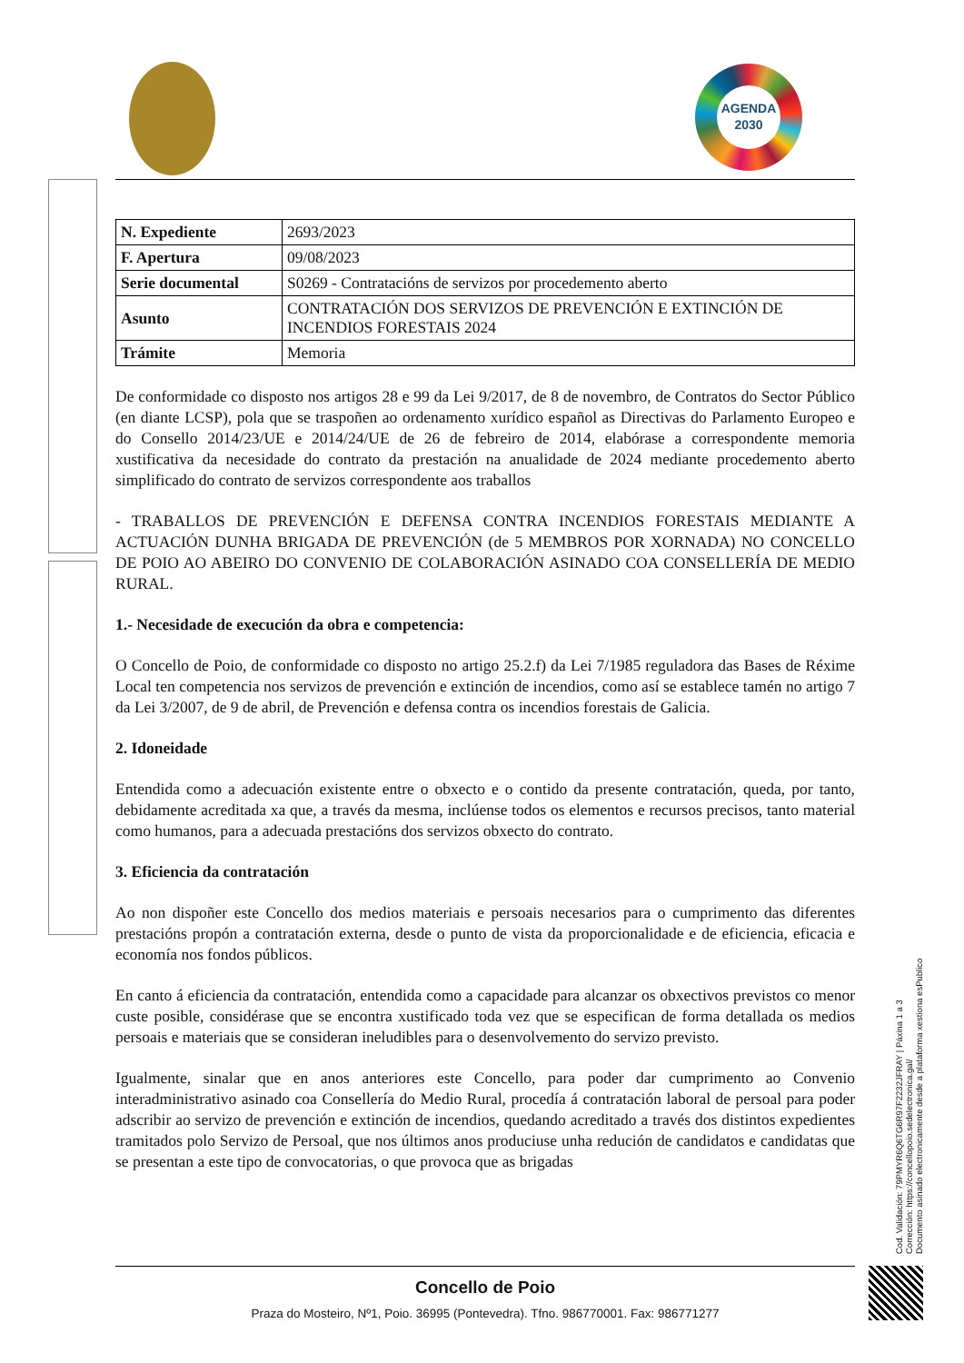AGENDA
2030
| N. Expediente | 2693/2023 |
| F. Apertura | 09/08/2023 |
| Serie documental | S0269 - Contratacións de servizos por procedemento aberto |
| Asunto | CONTRATACIÓN DOS SERVIZOS DE PREVENCIÓN E EXTINCIÓN DE INCENDIOS FORESTAIS 2024 |
| Trámite | Memoria |
De conformidade co disposto nos artigos 28 e 99 da Lei 9/2017, de 8 de novembro, de Contratos do Sector Público (en diante LCSP), pola que se traspoñen ao ordenamento xurídico español as Directivas do Parlamento Europeo e do Consello 2014/23/UE e 2014/24/UE de 26 de febreiro de 2014, elabórase a correspondente memoria xustificativa da necesidade do contrato da prestación na anualidade de 2024 mediante procedemento aberto simplificado do contrato de servizos correspondente aos traballos
- TRABALLOS DE PREVENCIÓN E DEFENSA CONTRA INCENDIOS FORESTAIS MEDIANTE A ACTUACIÓN DUNHA BRIGADA DE PREVENCIÓN (de 5 MEMBROS POR XORNADA) NO CONCELLO DE POIO AO ABEIRO DO CONVENIO DE COLABORACIÓN ASINADO COA CONSELLERÍA DE MEDIO RURAL.
1.- Necesidade de execución da obra e competencia:
O Concello de Poio, de conformidade co disposto no artigo 25.2.f) da Lei 7/1985 reguladora das Bases de Réxime Local ten competencia nos servizos de prevención e extinción de incendios, como así se establece tamén no artigo 7 da Lei 3/2007, de 9 de abril, de Prevención e defensa contra os incendios forestais de Galicia.
2. Idoneidade
Entendida como a adecuación existente entre o obxecto e o contido da presente contratación, queda, por tanto, debidamente acreditada xa que, a través da mesma, inclúense todos os elementos e recursos precisos, tanto material como humanos, para a adecuada prestacións dos servizos obxecto do contrato.
3. Eficiencia da contratación
Ao non dispoñer este Concello dos medios materiais e persoais necesarios para o cumprimento das diferentes prestacións propón a contratación externa, desde o punto de vista da proporcionalidade e de eficiencia, eficacia e economía nos fondos públicos.
En canto á eficiencia da contratación, entendida como a capacidade para alcanzar os obxectivos previstos co menor custe posible, considérase que se encontra xustificado toda vez que se especifican de forma detallada os medios persoais e materiais que se consideran ineludibles para o desenvolvemento do servizo previsto.
Igualmente, sinalar que en anos anteriores este Concello, para poder dar cumprimento ao Convenio interadministrativo asinado coa Consellería do Medio Rural, procedía á contratación laboral de persoal para poder adscribir ao servizo de prevención e extinción de incendios, quedando acreditado a través dos distintos expedientes tramitados polo Servizo de Persoal, que nos últimos anos produciuse unha redución de candidatos e candidatas que se presentan a este tipo de convocatorias, o que provoca que as brigadas
Concello de Poio
Praza do Mosteiro, Nº1, Poio. 36995 (Pontevedra). Tfno. 986770001. Fax: 986771277
Cod. Validación: 79PMYR6Q6TG6R97F2232JFRAY | Páxina 1 a 3
Corrección: https://concellopoio.sedelectronica.gal/
Documento asinado electronicamente desde a plataforma xestiona esPublico